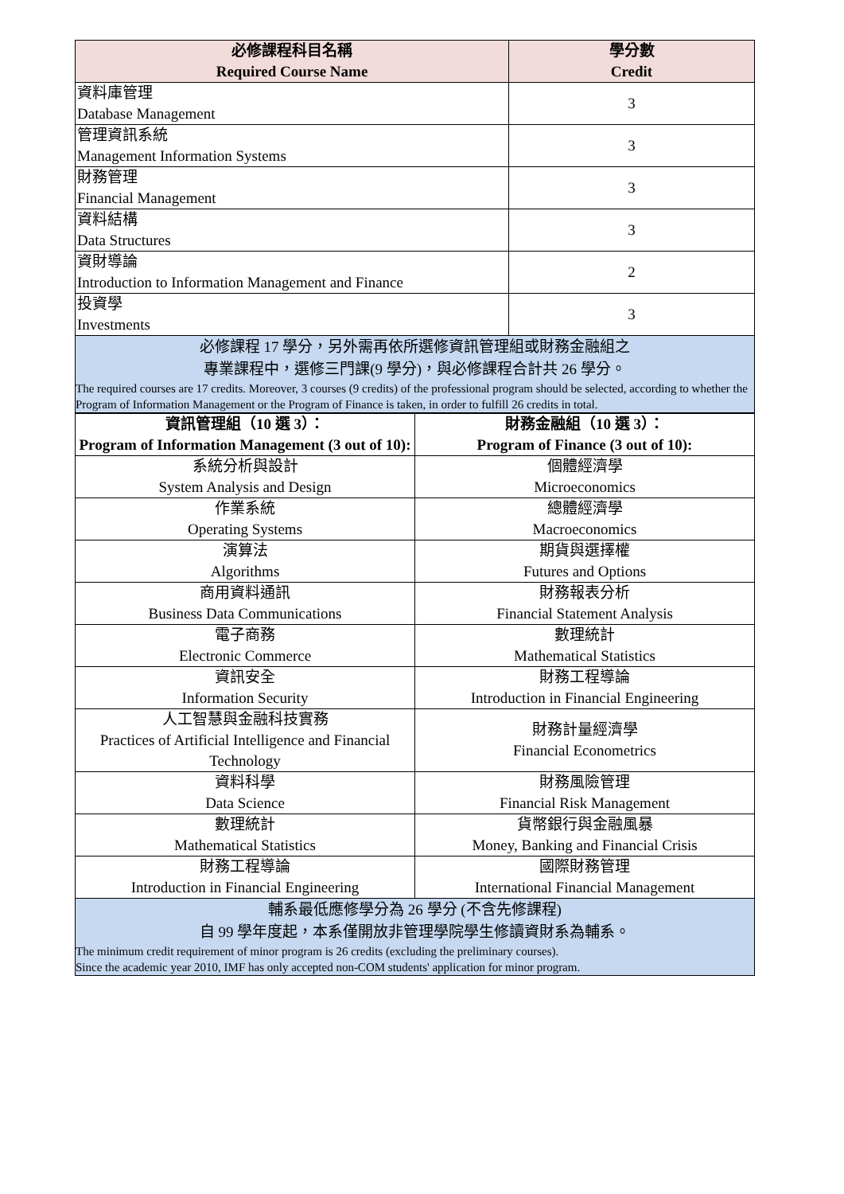| 必修課程科目名稱 Required Course Name | 學分數 Credit |
| --- | --- |
| 資料庫管理 Database Management | 3 |
| 管理資訊系統 Management Information Systems | 3 |
| 財務管理 Financial Management | 3 |
| 資料結構 Data Structures | 3 |
| 資財導論 Introduction to Information Management and Finance | 2 |
| 投資學 Investments | 3 |
必修課程 17 學分，另外需再依所選修資訊管理組或財務金融組之
專業課程中，選修三門課(9 學分)，與必修課程合計共 26 學分。
The required courses are 17 credits. Moreover, 3 courses (9 credits) of the professional program should be selected, according to whether the Program of Information Management or the Program of Finance is taken, in order to fulfill 26 credits in total.
| 資訊管理組（10 選 3）： Program of Information Management (3 out of 10): | 財務金融組（10 選 3）： Program of Finance (3 out of 10): |
| --- | --- |
| 系統分析與設計 System Analysis and Design | 個體經濟學 Microeconomics |
| 作業系統 Operating Systems | 總體經濟學 Macroeconomics |
| 演算法 Algorithms | 期貨與選擇權 Futures and Options |
| 商用資料通訊 Business Data Communications | 財務報表分析 Financial Statement Analysis |
| 電子商務 Electronic Commerce | 數理統計 Mathematical Statistics |
| 資訊安全 Information Security | 財務工程導論 Introduction in Financial Engineering |
| 人工智慧與金融科技實務 Practices of Artificial Intelligence and Financial Technology | 財務計量經濟學 Financial Econometrics |
| 資料科學 Data Science | 財務風險管理 Financial Risk Management |
| 數理統計 Mathematical Statistics | 貨幣銀行與金融風暴 Money, Banking and Financial Crisis |
| 財務工程導論 Introduction in Financial Engineering | 國際財務管理 International Financial Management |
輔系最低應修學分為 26 學分 (不含先修課程)
自 99 學年度起，本系僅開放非管理學院學生修讀資財系為輔系。
The minimum credit requirement of minor program is 26 credits (excluding the preliminary courses).
Since the academic year 2010, IMF has only accepted non-COM students' application for minor program.